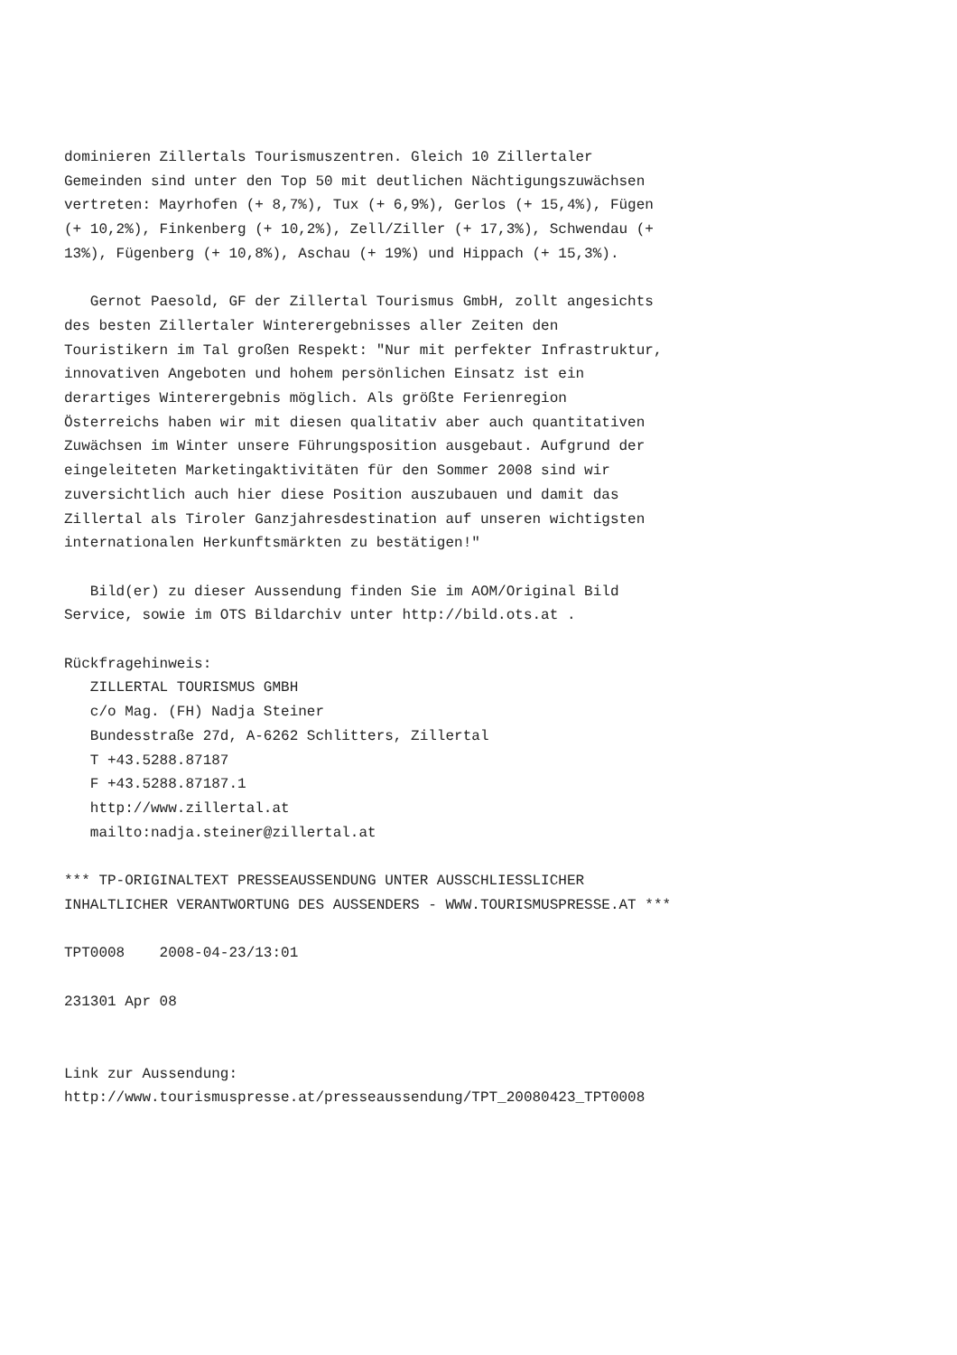dominieren Zillertals Tourismuszentren. Gleich 10 Zillertaler
Gemeinden sind unter den Top 50 mit deutlichen Nächtigungszuwächsen
vertreten: Mayrhofen (+ 8,7%), Tux (+ 6,9%), Gerlos (+ 15,4%), Fügen
(+ 10,2%), Finkenberg (+ 10,2%), Zell/Ziller (+ 17,3%), Schwendau (+
13%), Fügenberg (+ 10,8%), Aschau (+ 19%) und Hippach (+ 15,3%).

   Gernot Paesold, GF der Zillertal Tourismus GmbH, zollt angesichts
des besten Zillertaler Winterergebnisses aller Zeiten den
Touristikern im Tal großen Respekt: "Nur mit perfekter Infrastruktur,
innovativen Angeboten und hohem persönlichen Einsatz ist ein
derartiges Winterergebnis möglich. Als größte Ferienregion
Österreichs haben wir mit diesen qualitativ aber auch quantitativen
Zuwächsen im Winter unsere Führungsposition ausgebaut. Aufgrund der
eingeleiteten Marketingaktivitäten für den Sommer 2008 sind wir
zuversichtlich auch hier diese Position auszubauen und damit das
Zillertal als Tiroler Ganzjahresdestination auf unseren wichtigsten
internationalen Herkunftsmärkten zu bestätigen!"

   Bild(er) zu dieser Aussendung finden Sie im AOM/Original Bild
Service, sowie im OTS Bildarchiv unter http://bild.ots.at .

Rückfragehinweis:
   ZILLERTAL TOURISMUS GMBH
   c/o Mag. (FH) Nadja Steiner
   Bundesstraße 27d, A-6262 Schlitters, Zillertal
   T +43.5288.87187
   F +43.5288.87187.1
   http://www.zillertal.at
   mailto:nadja.steiner@zillertal.at

*** TP-ORIGINALTEXT PRESSEAUSSENDUNG UNTER AUSSCHLIESSLICHER
INHALTLICHER VERANTWORTUNG DES AUSSENDERS - WWW.TOURISMUSPRESSE.AT ***

TPT0008    2008-04-23/13:01

231301 Apr 08


Link zur Aussendung:
http://www.tourismuspresse.at/presseaussendung/TPT_20080423_TPT0008